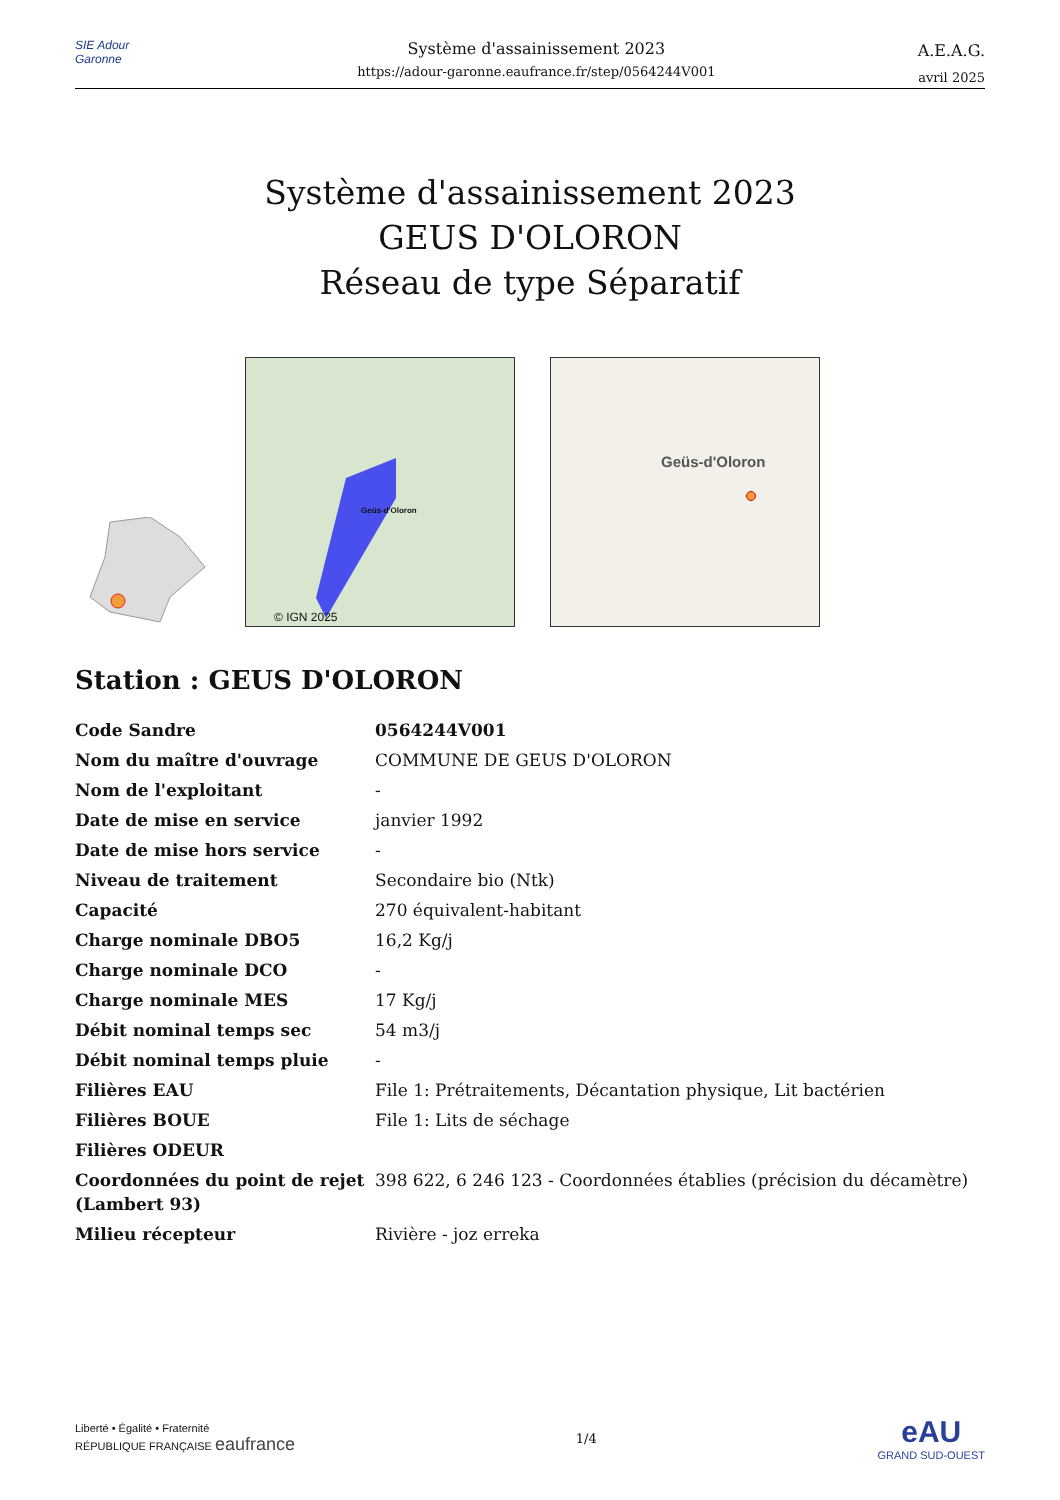SIE Adour Garonne
Système d'assainissement 2023
https://adour-garonne.eaufrance.fr/step/0564244V001
A.E.A.G.
avril 2025
Système d'assainissement 2023
GEUS D'OLORON
Réseau de type Séparatif
Geüs-d'Oloron
© IGN 2025
Geüs-d'Oloron
Station : GEUS D'OLORON
| Code Sandre | 0564244V001 |
| Nom du maître d'ouvrage | COMMUNE DE GEUS D'OLORON |
| Nom de l'exploitant | - |
| Date de mise en service | janvier 1992 |
| Date de mise hors service | - |
| Niveau de traitement | Secondaire bio (Ntk) |
| Capacité | 270 équivalent-habitant |
| Charge nominale DBO5 | 16,2 Kg/j |
| Charge nominale DCO | - |
| Charge nominale MES | 17 Kg/j |
| Débit nominal temps sec | 54 m3/j |
| Débit nominal temps pluie | - |
| Filières EAU | File 1: Prétraitements, Décantation physique, Lit bactérien |
| Filières BOUE | File 1: Lits de séchage |
| Filières ODEUR | |
| Coordonnées du point de rejet (Lambert 93) | 398 622, 6 246 123 - Coordonnées établies (précision du décamètre) |
| Milieu récepteur | Rivière - joz erreka |
Liberté • Égalité • Fraternité
RÉPUBLIQUE FRANÇAISE eaufrance
1/4
eAU
GRAND SUD-OUEST